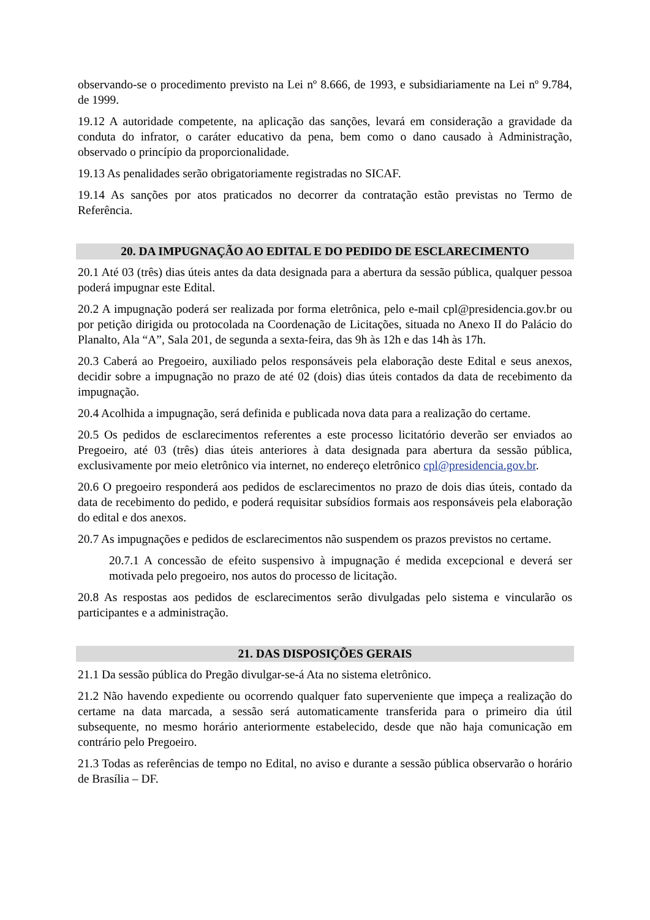observando-se o procedimento previsto na Lei nº 8.666, de 1993, e subsidiariamente na Lei nº 9.784, de 1999.
19.12 A autoridade competente, na aplicação das sanções, levará em consideração a gravidade da conduta do infrator, o caráter educativo da pena, bem como o dano causado à Administração, observado o princípio da proporcionalidade.
19.13 As penalidades serão obrigatoriamente registradas no SICAF.
19.14 As sanções por atos praticados no decorrer da contratação estão previstas no Termo de Referência.
20. DA IMPUGNAÇÃO AO EDITAL E DO PEDIDO DE ESCLARECIMENTO
20.1 Até 03 (três) dias úteis antes da data designada para a abertura da sessão pública, qualquer pessoa poderá impugnar este Edital.
20.2 A impugnação poderá ser realizada por forma eletrônica, pelo e-mail cpl@presidencia.gov.br ou por petição dirigida ou protocolada na Coordenação de Licitações, situada no Anexo II do Palácio do Planalto, Ala “A”, Sala 201, de segunda a sexta-feira, das 9h às 12h e das 14h às 17h.
20.3 Caberá ao Pregoeiro, auxiliado pelos responsáveis pela elaboração deste Edital e seus anexos, decidir sobre a impugnação no prazo de até 02 (dois) dias úteis contados da data de recebimento da impugnação.
20.4 Acolhida a impugnação, será definida e publicada nova data para a realização do certame.
20.5 Os pedidos de esclarecimentos referentes a este processo licitatório deverão ser enviados ao Pregoeiro, até 03 (três) dias úteis anteriores à data designada para abertura da sessão pública, exclusivamente por meio eletrônico via internet, no endereço eletrônico cpl@presidencia.gov.br.
20.6 O pregoeiro responderá aos pedidos de esclarecimentos no prazo de dois dias úteis, contado da data de recebimento do pedido, e poderá requisitar subsídios formais aos responsáveis pela elaboração do edital e dos anexos.
20.7 As impugnações e pedidos de esclarecimentos não suspendem os prazos previstos no certame.
20.7.1 A concessão de efeito suspensivo à impugnação é medida excepcional e deverá ser motivada pelo pregoeiro, nos autos do processo de licitação.
20.8 As respostas aos pedidos de esclarecimentos serão divulgadas pelo sistema e vincularão os participantes e a administração.
21. DAS DISPOSIÇÕES GERAIS
21.1 Da sessão pública do Pregão divulgar-se-á Ata no sistema eletrônico.
21.2 Não havendo expediente ou ocorrendo qualquer fato superveniente que impeça a realização do certame na data marcada, a sessão será automaticamente transferida para o primeiro dia útil subsequente, no mesmo horário anteriormente estabelecido, desde que não haja comunicação em contrário pelo Pregoeiro.
21.3 Todas as referências de tempo no Edital, no aviso e durante a sessão pública observarão o horário de Brasília – DF.